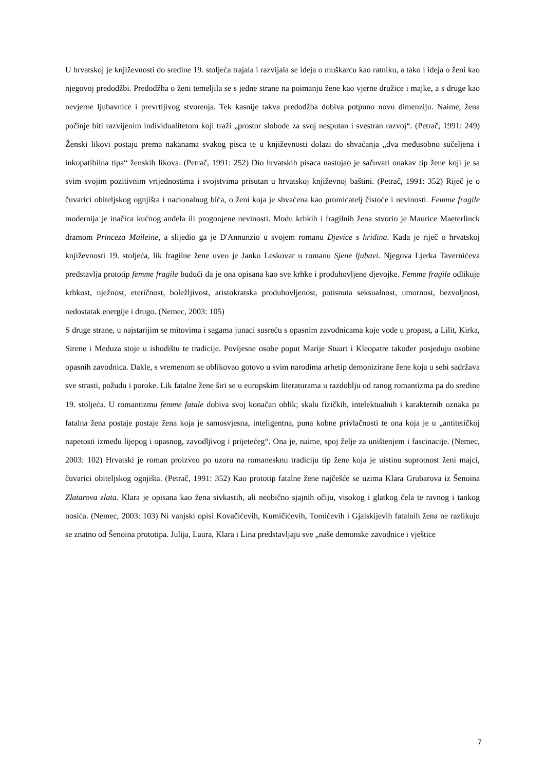U hrvatskoj je književnosti do sredine 19. stoljeća trajala i razvijala se ideja o muškarcu kao ratniku, a tako i ideja o ženi kao njegovoj predodžbi. Predodžba o ženi temeljila se s jedne strane na poimanju žene kao vjerne družice i majke, a s druge kao nevjerne ljubavnice i prevrtljivog stvorenja. Tek kasnije takva predodžba dobiva potpuno novu dimenziju. Naime, žena počinje biti razvijenim individualitetom koji traži „prostor slobode za svoj nesputan i svestran razvoj“. (Petrač, 1991: 249) Ženski likovi postaju prema nakanama svakog pisca te u književnosti dolazi do shvaćanja „dva međusobno sučeljena i inkopatibilna tipa“ ženskih likova. (Petrač, 1991: 252) Dio hrvatskih pisaca nastojao je sačuvati onakav tip žene koji je sa svim svojim pozitivnim vrijednostima i svojstvima prisutan u hrvatskoj književnoj baštini. (Petrač, 1991: 352) Riječ je o čuvarici obiteljskog ognjišta i nacionalnog bića, o ženi koja je shvaćena kao promicatelj čistoće i nevinosti. Femme fragile modernija je inačica kućnog anđela ili progonjene nevinosti. Modu krhkih i fragilnih žena stvorio je Maurice Maeterlinck dramom Princeza Maileine, a slijedio ga je D'Annunzio u svojem romanu Djevice s hridina. Kada je riječ o hrvatskoj književnosti 19. stoljeća, lik fragilne žene uveo je Janko Leskovar u romanu Sjene ljubavi. Njegova Ljerka Tavernićeva predstavlja prototip femme fragile budući da je ona opisana kao sve krhke i produhovljene djevojke. Femme fragile odlikuje krhkost, nježnost, eteričnost, boležljivost, aristokratska produhovljenost, potisnuta seksualnost, umornost, bezvoljnost, nedostatak energije i drugo. (Nemec, 2003: 105)
S druge strane, u najstarijim se mitovima i sagama junaci susreću s opasnim zavodnicama koje vode u propast, a Lilit, Kirka, Sirene i Meduza stoje u ishodištu te tradicije. Povijesne osobe poput Marije Stuart i Kleopatre također posjeduju osobine opasnih zavodnica. Dakle, s vremenom se oblikovao gotovo u svim narodima arhetip demonizirane žene koja u sebi sadržava sve strasti, požudu i poroke. Lik fatalne žene širi se u europskim literaturama u razdoblju od ranog romantizma pa do sredine 19. stoljeća. U romantizmu femme fatale dobiva svoj konačan oblik; skalu fizičkih, intelektualnih i karakternih oznaka pa fatalna žena postaje postaje žena koja je samosvjesna, inteligentna, puna kobne privlačnosti te ona koja je u „antitetičkoj napetosti između lijepog i opasnog, zavodljivog i prijetećeg“. Ona je, naime, spoj želje za uništenjem i fascinacije. (Nemec, 2003: 102) Hrvatski je roman proizveo po uzoru na romanesknu tradiciju tip žene koja je uistinu suprotnost ženi majci, čuvarici obiteljskog ognjišta. (Petrač, 1991: 352) Kao prototip fatalne žene najčešće se uzima Klara Grubarova iz Šenoina Zlatarova zlata. Klara je opisana kao žena sivkastih, ali neobično sjajnih očiju, visokog i glatkog čela te ravnog i tankog nosića. (Nemec, 2003: 103) Ni vanjski opisi Kovačićevih, Kumičićevih, Tomićevih i Gjalskijevih fatalnih žena ne razlikuju se znatno od Šenoina prototipa. Julija, Laura, Klara i Lina predstavljaju sve „naše demonske zavodnice i vještice
7